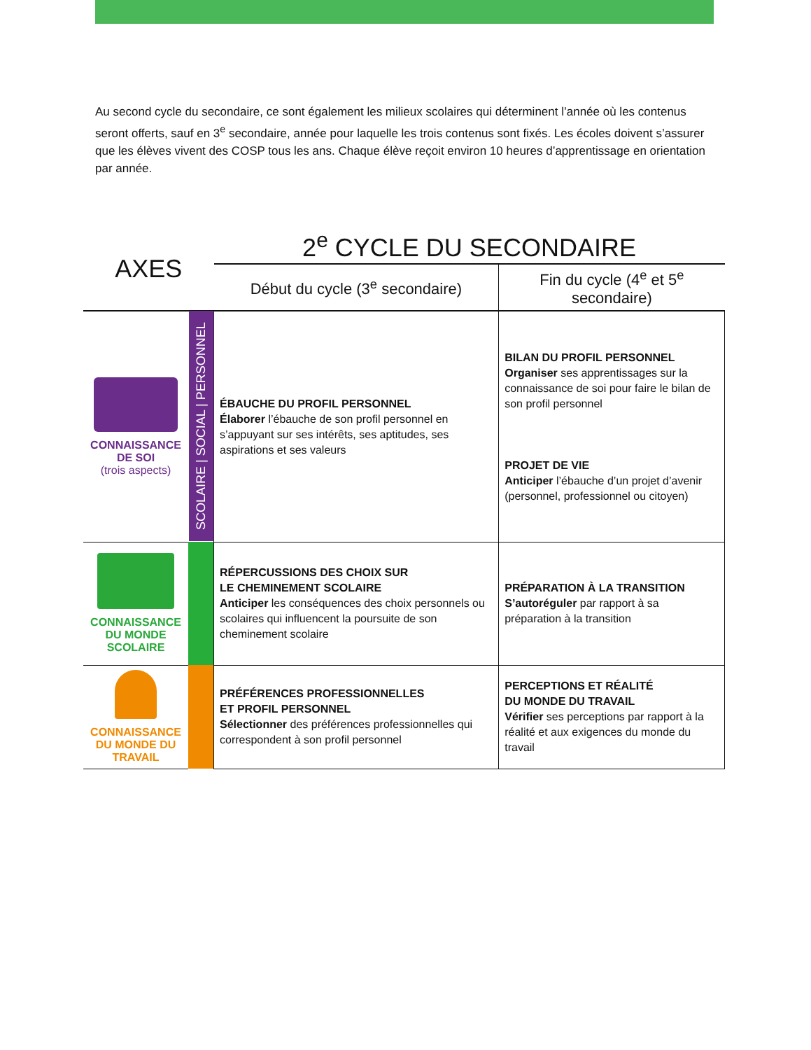Au second cycle du secondaire, ce sont également les milieux scolaires qui déterminent l’année où les contenus seront offerts, sauf en 3<sup>e</sup> secondaire, année pour laquelle les trois contenus sont fixés. Les écoles doivent s’assurer que les élèves vivent des COSP tous les ans. Chaque élève reçoit environ 10 heures d’apprentissage en orientation par année.
| AXES | | 2<sup>e</sup> CYCLE DU SECONDAIRE | |
| --- | --- | --- | --- |
| | | Début du cycle (3<sup>e</sup> secondaire) | Fin du cycle (4<sup>e</sup> et 5<sup>e</sup> secondaire) |
| CONNAISSANCE DE SOI (trois aspects) | SCOLAIRE / SOCIAL / PERSONNEL | ÉBAUCHE DU PROFIL PERSONNEL Élaborer l’ébauche de son profil personnel en s’appuyant sur ses intérêts, ses aptitudes, ses aspirations et ses valeurs | BILAN DU PROFIL PERSONNEL Organiser ses apprentissages sur la connaissance de soi pour faire le bilan de son profil personnel PROJET DE VIE Anticiper l’ébauche d’un projet d’avenir (personnel, professionnel ou citoyen) |
| CONNAISSANCE DU MONDE SCOLAIRE | | RÉPERCUSSIONS DES CHOIX SUR LE CHEMINEMENT SCOLAIRE Anticiper les conséquences des choix personnels ou scolaires qui influencent la poursuite de son cheminement scolaire | PRÉPARATION À LA TRANSITION S’autoréguler par rapport à sa préparation à la transition |
| CONNAISSANCE DU MONDE DU TRAVAIL | | PRÉFÉRENCES PROFESSIONNELLES ET PROFIL PERSONNEL Sélectionner des préférences professionnelles qui correspondent à son profil personnel | PERCEPTIONS ET RÉALITÉ DU MONDE DU TRAVAIL Vérifier ses perceptions par rapport à la réalité et aux exigences du monde du travail |